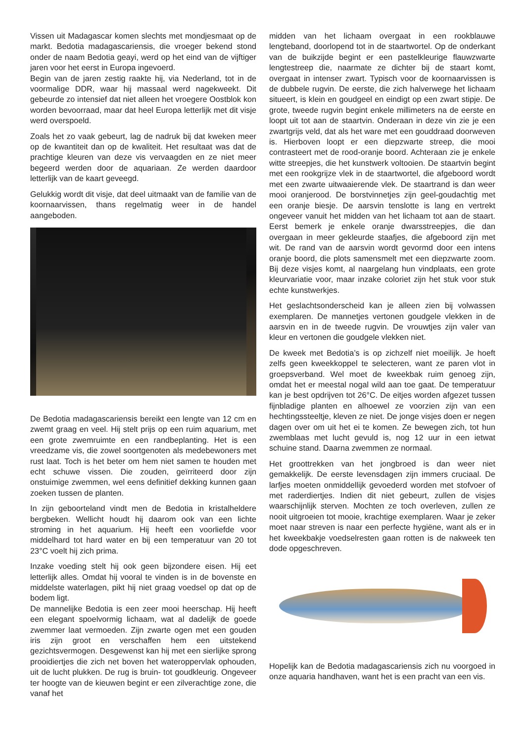Vissen uit Madagascar komen slechts met mondjesmaat op de markt. Bedotia madagascariensis, die vroeger bekend stond onder de naam Bedotia geayi, werd op het eind van de vijftiger jaren voor het eerst in Europa ingevoerd.
Begin van de jaren zestig raakte hij, via Nederland, tot in de voormalige DDR, waar hij massaal werd nagekweekt. Dit gebeurde zo intensief dat niet alleen het vroegere Oostblok kon worden bevoorraad, maar dat heel Europa letterlijk met dit visje werd overspoeld.
Zoals het zo vaak gebeurt, lag de nadruk bij dat kweken meer op de kwantiteit dan op de kwaliteit. Het resultaat was dat de prachtige kleuren van deze vis vervaagden en ze niet meer begeerd werden door de aquariaan. Ze werden daardoor letterlijk van de kaart geveegd.
Gelukkig wordt dit visje, dat deel uitmaakt van de familie van de koornaarvissen, thans regelmatig weer in de handel aangeboden.
De Bedotia madagascariensis bereikt een lengte van 12 cm en zwemt graag en veel. Hij stelt prijs op een ruim aquarium, met een grote zwemruimte en een randbeplanting. Het is een vreedzame vis, die zowel soortgenoten als medebewoners met rust laat. Toch is het beter om hem niet samen te houden met echt schuwe vissen. Die zouden, geïrriteerd door zijn onstuimige zwemmen, wel eens definitief dekking kunnen gaan zoeken tussen de planten.
In zijn geboorteland vindt men de Bedotia in kristalheldere bergbeken. Wellicht houdt hij daarom ook van een lichte stroming in het aquarium. Hij heeft een voorliefde voor middelhard tot hard water en bij een temperatuur van 20 tot 23°C voelt hij zich prima.
Inzake voeding stelt hij ook geen bijzondere eisen. Hij eet letterlijk alles. Omdat hij vooral te vinden is in de bovenste en middelste waterlagen, pikt hij niet graag voedsel op dat op de bodem ligt.
De mannelijke Bedotia is een zeer mooi heerschap. Hij heeft een elegant spoelvormig lichaam, wat al dadelijk de goede zwemmer laat vermoeden. Zijn zwarte ogen met een gouden iris zijn groot en verschaffen hem een uitstekend gezichtsvermogen. Desgewenst kan hij met een sierlijke sprong prooidiertjes die zich net boven het wateroppervlak ophouden, uit de lucht plukken. De rug is bruin- tot goudkleurig. Ongeveer ter hoogte van de kieuwen begint er een zilverachtige zone, die vanaf het
midden van het lichaam overgaat in een rookblauwe lengteband, doorlopend tot in de staartwortel. Op de onderkant van de buikzijde begint er een pastelkleurige flauwzwarte lengtestreep die, naarmate ze dichter bij de staart komt, overgaat in intenser zwart. Typisch voor de koornaarvissen is de dubbele rugvin. De eerste, die zich halverwege het lichaam situeert, is klein en goudgeel en eindigt op een zwart stipje. De grote, tweede rugvin begint enkele millimeters na de eerste en loopt uit tot aan de staartvin. Onderaan in deze vin zie je een zwartgrijs veld, dat als het ware met een gouddraad doorweven is. Hierboven loopt er een diepzwarte streep, die mooi contrasteert met de rood-oranje boord. Achteraan zie je enkele witte streepjes, die het kunstwerk voltooien. De staartvin begint met een rookgrijze vlek in de staartwortel, die afgeboord wordt met een zwarte uitwaaierende vlek. De staartrand is dan weer mooi oranjerood. De borstvinnetjes zijn geel-goudachtig met een oranje biesje. De aarsvin tenslotte is lang en vertrekt ongeveer vanuit het midden van het lichaam tot aan de staart. Eerst bemerk je enkele oranje dwarsstreepjes, die dan overgaan in meer gekleurde staafjes, die afgeboord zijn met wit. De rand van de aarsvin wordt gevormd door een intens oranje boord, die plots samensmelt met een diepzwarte zoom. Bij deze visjes komt, al naargelang hun vindplaats, een grote kleurvariatie voor, maar inzake coloriet zijn het stuk voor stuk echte kunstwerkjes.
Het geslachtsonderscheid kan je alleen zien bij volwassen exemplaren. De mannetjes vertonen goudgele vlekken in de aarsvin en in de tweede rugvin. De vrouwtjes zijn valer van kleur en vertonen die goudgele vlekken niet.
De kweek met Bedotia’s is op zichzelf niet moeilijk. Je hoeft zelfs geen kweekkoppel te selecteren, want ze paren vlot in groepsverband. Wel moet de kweekbak ruim genoeg zijn, omdat het er meestal nogal wild aan toe gaat. De temperatuur kan je best opdrijven tot 26°C. De eitjes worden afgezet tussen fijnbladige planten en alhoewel ze voorzien zijn van een hechtingssteeltje, kleven ze niet. De jonge visjes doen er negen dagen over om uit het ei te komen. Ze bewegen zich, tot hun zwemblaas met lucht gevuld is, nog 12 uur in een ietwat schuine stand. Daarna zwemmen ze normaal.
Het groottrekken van het jongbroed is dan weer niet gemakkelijk. De eerste levensdagen zijn immers cruciaal. De larfjes moeten onmiddellijk gevoederd worden met stofvoer of met raderdiertjes. Indien dit niet gebeurt, zullen de visjes waarschijnlijk sterven. Mochten ze toch overleven, zullen ze nooit uitgroeien tot mooie, krachtige exemplaren. Waar je zeker moet naar streven is naar een perfecte hygiëne, want als er in het kweekbakje voedselresten gaan rotten is de nakweek ten dode opgeschreven.
Hopelijk kan de Bedotia madagascariensis zich nu voorgoed in onze aquaria handhaven, want het is een pracht van een vis.